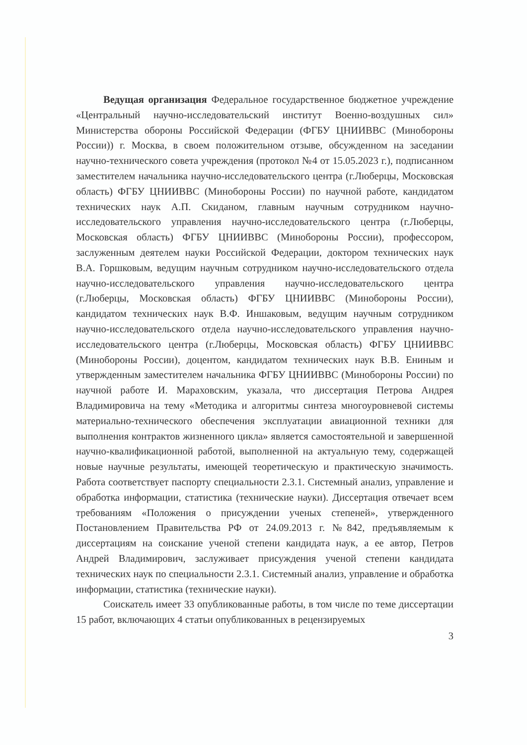Ведущая организация Федеральное государственное бюджетное учреждение «Центральный научно-исследовательский институт Военно-воздушных сил» Министерства обороны Российской Федерации (ФГБУ ЦНИИВВС (Минобороны России)) г. Москва, в своем положительном отзыве, обсужденном на заседании научно-технического совета учреждения (протокол №4 от 15.05.2023 г.), подписанном заместителем начальника научно-исследовательского центра (г.Люберцы, Московская область) ФГБУ ЦНИИВВС (Минобороны России) по научной работе, кандидатом технических наук А.П. Скиданом, главным научным сотрудником научно-исследовательского управления научно-исследовательского центра (г.Люберцы, Московская область) ФГБУ ЦНИИВВС (Минобороны России), профессором, заслуженным деятелем науки Российской Федерации, доктором технических наук В.А. Горшковым, ведущим научным сотрудником научно-исследовательского отдела научно-исследовательского управления научно-исследовательского центра (г.Люберцы, Московская область) ФГБУ ЦНИИВВС (Минобороны России), кандидатом технических наук В.Ф. Иншаковым, ведущим научным сотрудником научно-исследовательского отдела научно-исследовательского управления научно-исследовательского центра (г.Люберцы, Московская область) ФГБУ ЦНИИВВС (Минобороны России), доцентом, кандидатом технических наук В.В. Ениным и утвержденным заместителем начальника ФГБУ ЦНИИВВС (Минобороны России) по научной работе И. Мараховским, указала, что диссертация Петрова Андрея Владимировича на тему «Методика и алгоритмы синтеза многоуровневой системы материально-технического обеспечения эксплуатации авиационной техники для выполнения контрактов жизненного цикла» является самостоятельной и завершенной научно-квалификационной работой, выполненной на актуальную тему, содержащей новые научные результаты, имеющей теоретическую и практическую значимость. Работа соответствует паспорту специальности 2.3.1. Системный анализ, управление и обработка информации, статистика (технические науки). Диссертация отвечает всем требованиям «Положения о присуждении ученых степеней», утвержденного Постановлением Правительства РФ от 24.09.2013 г. №842, предъявляемым к диссертациям на соискание ученой степени кандидата наук, а ее автор, Петров Андрей Владимирович, заслуживает присуждения ученой степени кандидата технических наук по специальности 2.3.1. Системный анализ, управление и обработка информации, статистика (технические науки).
Соискатель имеет 33 опубликованные работы, в том числе по теме диссертации 15 работ, включающих 4 статьи опубликованных в рецензируемых
3